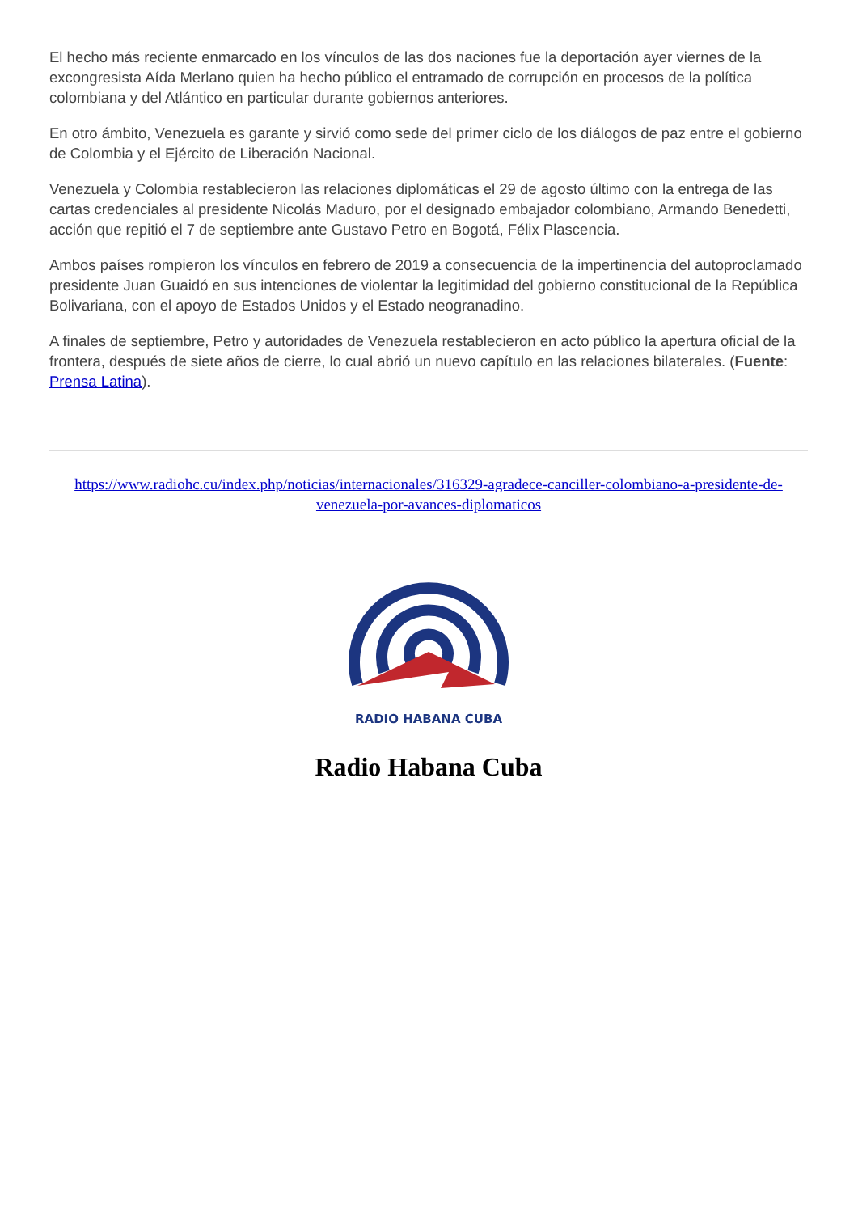El hecho más reciente enmarcado en los vínculos de las dos naciones fue la deportación ayer viernes de la excongresista Aída Merlano quien ha hecho público el entramado de corrupción en procesos de la política colombiana y del Atlántico en particular durante gobiernos anteriores.
En otro ámbito, Venezuela es garante y sirvió como sede del primer ciclo de los diálogos de paz entre el gobierno de Colombia y el Ejército de Liberación Nacional.
Venezuela y Colombia restablecieron las relaciones diplomáticas el 29 de agosto último con la entrega de las cartas credenciales al presidente Nicolás Maduro, por el designado embajador colombiano, Armando Benedetti, acción que repitió el 7 de septiembre ante Gustavo Petro en Bogotá, Félix Plascencia.
Ambos países rompieron los vínculos en febrero de 2019 a consecuencia de la impertinencia del autoproclamado presidente Juan Guaidó en sus intenciones de violentar la legitimidad del gobierno constitucional de la República Bolivariana, con el apoyo de Estados Unidos y el Estado neogranadino.
A finales de septiembre, Petro y autoridades de Venezuela restablecieron en acto público la apertura oficial de la frontera, después de siete años de cierre, lo cual abrió un nuevo capítulo en las relaciones bilaterales. (Fuente: Prensa Latina).
https://www.radiohc.cu/index.php/noticias/internacionales/316329-agradece-canciller-colombiano-a-presidente-de-venezuela-por-avances-diplomaticos
RADIO HABANA CUBA
Radio Habana Cuba